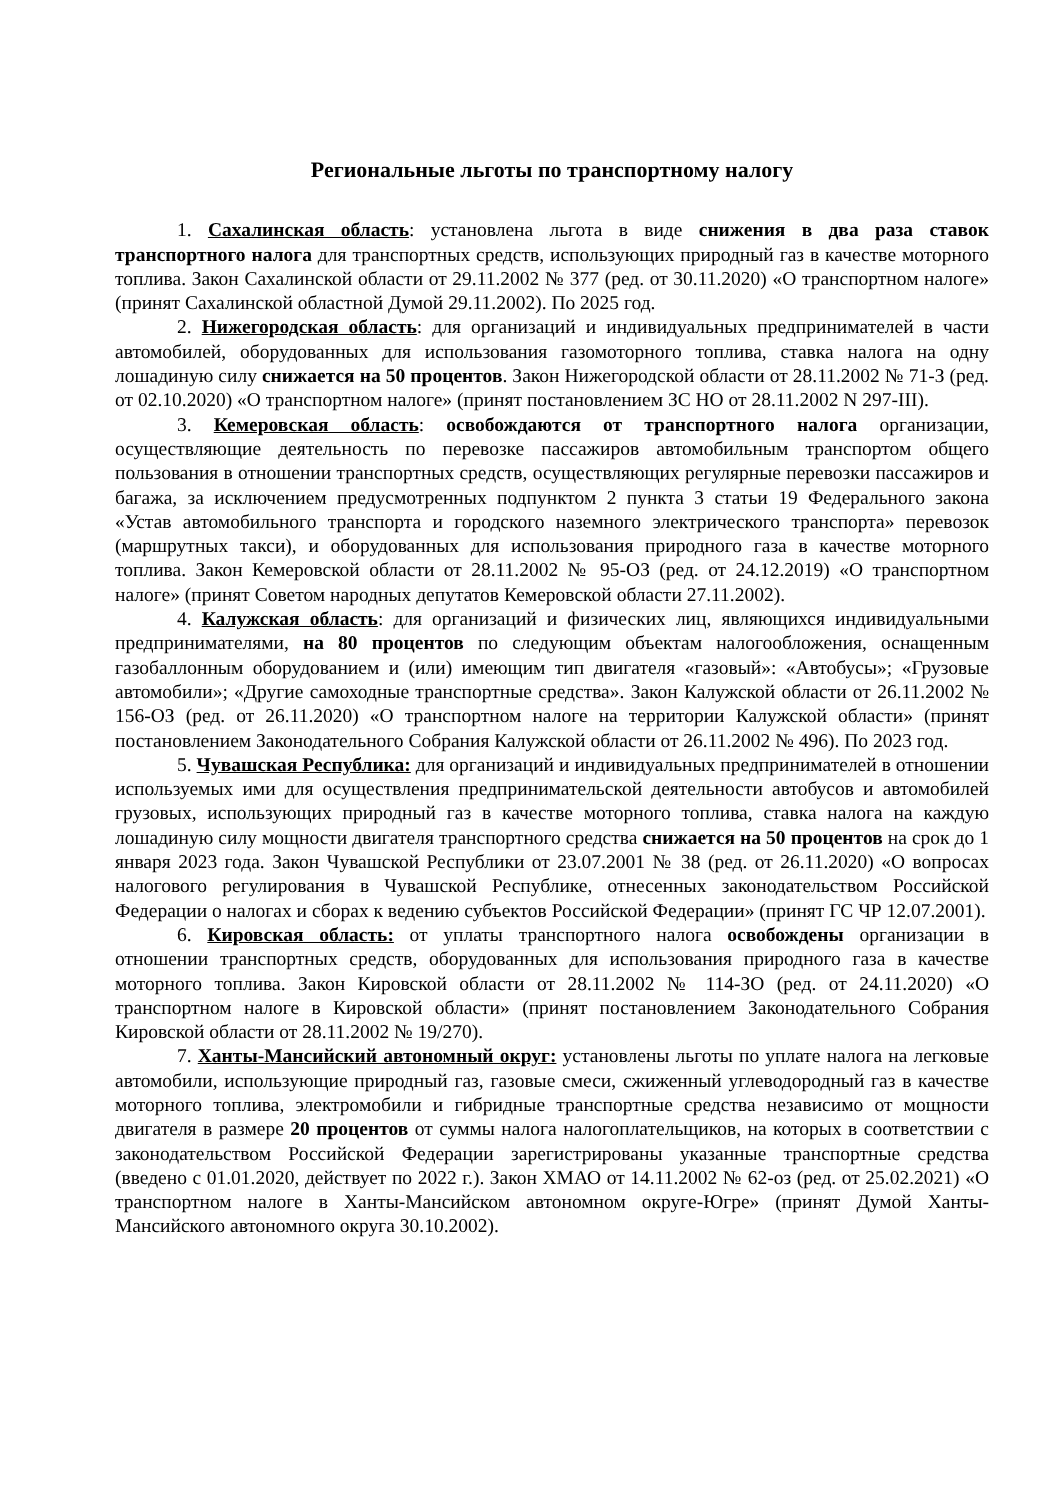Региональные льготы по транспортному налогу
1. Сахалинская область: установлена льгота в виде снижения в два раза ставок транспортного налога для транспортных средств, использующих природный газ в качестве моторного топлива. Закон Сахалинской области от 29.11.2002 № 377 (ред. от 30.11.2020) «О транспортном налоге» (принят Сахалинской областной Думой 29.11.2002). По 2025 год.
2. Нижегородская область: для организаций и индивидуальных предпринимателей в части автомобилей, оборудованных для использования газомоторного топлива, ставка налога на одну лошадиную силу снижается на 50 процентов. Закон Нижегородской области от 28.11.2002 № 71-З (ред. от 02.10.2020) «О транспортном налоге» (принят постановлением ЗС НО от 28.11.2002 N 297-III).
3. Кемеровская область: освобождаются от транспортного налога организации, осуществляющие деятельность по перевозке пассажиров автомобильным транспортом общего пользования в отношении транспортных средств, осуществляющих регулярные перевозки пассажиров и багажа, за исключением предусмотренных подпунктом 2 пункта 3 статьи 19 Федерального закона «Устав автомобильного транспорта и городского наземного электрического транспорта» перевозок (маршрутных такси), и оборудованных для использования природного газа в качестве моторного топлива. Закон Кемеровской области от 28.11.2002 № 95-ОЗ (ред. от 24.12.2019) «О транспортном налоге» (принят Советом народных депутатов Кемеровской области 27.11.2002).
4. Калужская область: для организаций и физических лиц, являющихся индивидуальными предпринимателями, на 80 процентов по следующим объектам налогообложения, оснащенным газобаллонным оборудованием и (или) имеющим тип двигателя «газовый»: «Автобусы»; «Грузовые автомобили»; «Другие самоходные транспортные средства». Закон Калужской области от 26.11.2002 № 156-ОЗ (ред. от 26.11.2020) «О транспортном налоге на территории Калужской области» (принят постановлением Законодательного Собрания Калужской области от 26.11.2002 № 496). По 2023 год.
5. Чувашская Республика: для организаций и индивидуальных предпринимателей в отношении используемых ими для осуществления предпринимательской деятельности автобусов и автомобилей грузовых, использующих природный газ в качестве моторного топлива, ставка налога на каждую лошадиную силу мощности двигателя транспортного средства снижается на 50 процентов на срок до 1 января 2023 года. Закон Чувашской Республики от 23.07.2001 № 38 (ред. от 26.11.2020) «О вопросах налогового регулирования в Чувашской Республике, отнесенных законодательством Российской Федерации о налогах и сборах к ведению субъектов Российской Федерации» (принят ГС ЧР 12.07.2001).
6. Кировская область: от уплаты транспортного налога освобождены организации в отношении транспортных средств, оборудованных для использования природного газа в качестве моторного топлива. Закон Кировской области от 28.11.2002 № 114-ЗО (ред. от 24.11.2020) «О транспортном налоге в Кировской области» (принят постановлением Законодательного Собрания Кировской области от 28.11.2002 № 19/270).
7. Ханты-Мансийский автономный округ: установлены льготы по уплате налога на легковые автомобили, использующие природный газ, газовые смеси, сжиженный углеводородный газ в качестве моторного топлива, электромобили и гибридные транспортные средства независимо от мощности двигателя в размере 20 процентов от суммы налога налогоплательщиков, на которых в соответствии с законодательством Российской Федерации зарегистрированы указанные транспортные средства (введено с 01.01.2020, действует по 2022 г.). Закон ХМАО от 14.11.2002 № 62-оз (ред. от 25.02.2021) «О транспортном налоге в Ханты-Мансийском автономном округе-Югре» (принят Думой Ханты-Мансийского автономного округа 30.10.2002).